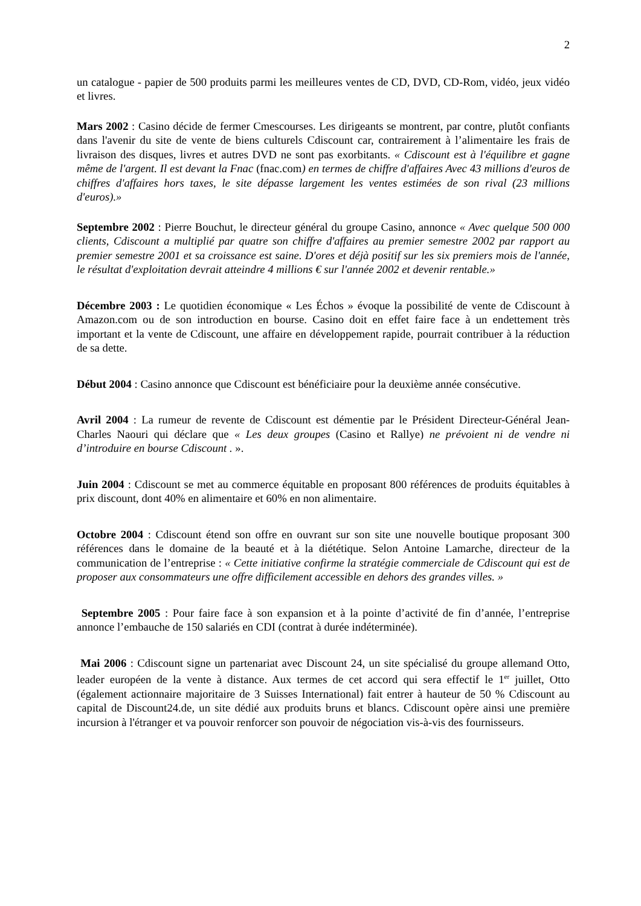2
un catalogue - papier de 500 produits parmi les meilleures ventes de CD, DVD, CD-Rom, vidéo, jeux vidéo et livres.
Mars 2002 : Casino décide de fermer Cmescourses. Les dirigeants se montrent, par contre, plutôt confiants dans l'avenir du site de vente de biens culturels Cdiscount car, contrairement à l’alimentaire les frais de livraison des disques, livres et autres DVD ne sont pas exorbitants. « Cdiscount est à l'équilibre et gagne même de l'argent. Il est devant la Fnac (fnac.com) en termes de chiffre d'affaires Avec 43 millions d'euros de chiffres d'affaires hors taxes, le site dépasse largement les ventes estimées de son rival (23 millions d'euros).»
Septembre 2002 : Pierre Bouchut, le directeur général du groupe Casino, annonce « Avec quelque 500 000 clients, Cdiscount a multiplié par quatre son chiffre d'affaires au premier semestre 2002 par rapport au premier semestre 2001 et sa croissance est saine. D'ores et déjà positif sur les six premiers mois de l'année, le résultat d'exploitation devrait atteindre 4 millions € sur l'année 2002 et devenir rentable.»
Décembre 2003 : Le quotidien économique « Les Échos » évoque la possibilité de vente de Cdiscount à Amazon.com ou de son introduction en bourse. Casino doit en effet faire face à un endettement très important et la vente de Cdiscount, une affaire en développement rapide, pourrait contribuer à la réduction de sa dette.
Début 2004 : Casino annonce que Cdiscount est bénéficiaire pour la deuxième année consécutive.
Avril 2004 : La rumeur de revente de Cdiscount est démentie par le Président Directeur-Général Jean-Charles Naouri qui déclare que « Les deux groupes (Casino et Rallye) ne prévoient ni de vendre ni d’introduire en bourse Cdiscount . ».
Juin 2004 : Cdiscount se met au commerce équitable en proposant 800 références de produits équitables à prix discount, dont 40% en alimentaire et 60% en non alimentaire.
Octobre 2004 : Cdiscount étend son offre en ouvrant sur son site une nouvelle boutique proposant 300 références dans le domaine de la beauté et à la diététique. Selon Antoine Lamarche, directeur de la communication de l’entreprise : « Cette initiative confirme la stratégie commerciale de Cdiscount qui est de proposer aux consommateurs une offre difficilement accessible en dehors des grandes villes. »
Septembre 2005 : Pour faire face à son expansion et à la pointe d’activité de fin d’année, l’entreprise annonce l’embauche de 150 salariés en CDI (contrat à durée indéterminée).
Mai 2006 : Cdiscount signe un partenariat avec Discount 24, un site spécialisé du groupe allemand Otto, leader européen de la vente à distance. Aux termes de cet accord qui sera effectif le 1<sup>er</sup> juillet, Otto (également actionnaire majoritaire de 3 Suisses International) fait entrer à hauteur de 50 % Cdiscount au capital de Discount24.de, un site dédié aux produits bruns et blancs. Cdiscount opère ainsi une première incursion à l'étranger et va pouvoir renforcer son pouvoir de négociation vis-à-vis des fournisseurs.